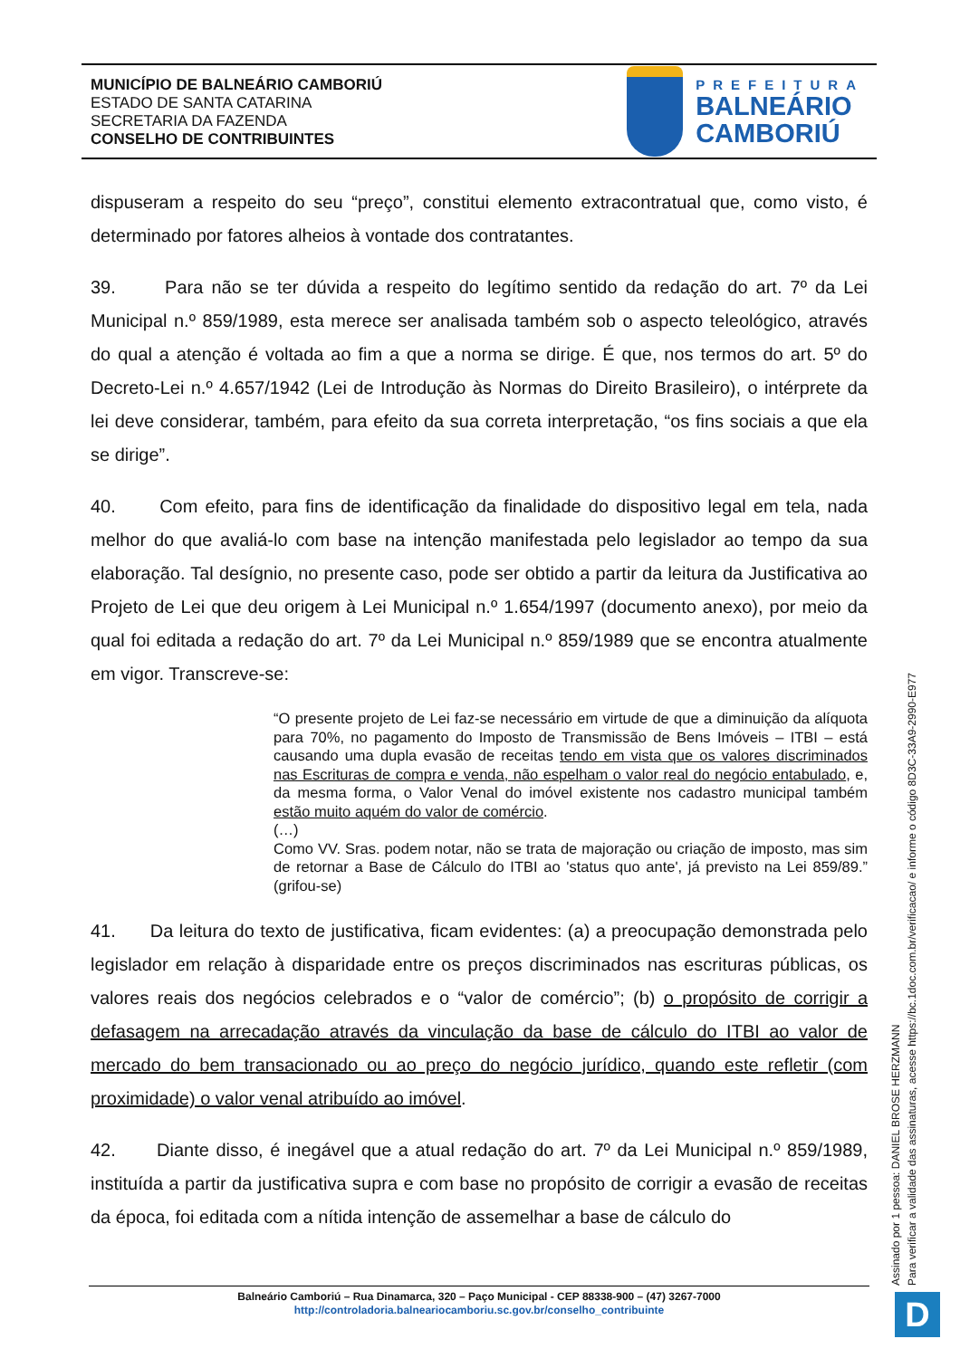MUNICÍPIO DE BALNEÁRIO CAMBORIÚ
ESTADO DE SANTA CATARINA
SECRETARIA DA FAZENDA
CONSELHO DE CONTRIBUINTES
PREFEITURA
BALNEÁRIO
CAMBORIÚ
dispuseram a respeito do seu “preço”, constitui elemento extracontratual que, como visto, é determinado por fatores alheios à vontade dos contratantes.
39. Para não se ter dúvida a respeito do legítimo sentido da redação do art. 7º da Lei Municipal n.º 859/1989, esta merece ser analisada também sob o aspecto teleológico, através do qual a atenção é voltada ao fim a que a norma se dirige. É que, nos termos do art. 5º do Decreto-Lei n.º 4.657/1942 (Lei de Introdução às Normas do Direito Brasileiro), o intérprete da lei deve considerar, também, para efeito da sua correta interpretação, “os fins sociais a que ela se dirige”.
40. Com efeito, para fins de identificação da finalidade do dispositivo legal em tela, nada melhor do que avaliá-lo com base na intenção manifestada pelo legislador ao tempo da sua elaboração. Tal desígnio, no presente caso, pode ser obtido a partir da leitura da Justificativa ao Projeto de Lei que deu origem à Lei Municipal n.º 1.654/1997 (documento anexo), por meio da qual foi editada a redação do art. 7º da Lei Municipal n.º 859/1989 que se encontra atualmente em vigor. Transcreve-se:
“O presente projeto de Lei faz-se necessário em virtude de que a diminuição da alíquota para 70%, no pagamento do Imposto de Transmissão de Bens Imóveis – ITBI – está causando uma dupla evasão de receitas tendo em vista que os valores discriminados nas Escrituras de compra e venda, não espelham o valor real do negócio entabulado, e, da mesma forma, o Valor Venal do imóvel existente nos cadastro municipal também estão muito aquém do valor de comércio.
(…)
Como VV. Sras. podem notar, não se trata de majoração ou criação de imposto, mas sim de retornar a Base de Cálculo do ITBI ao 'status quo ante', já previsto na Lei 859/89.” (grifou-se)
41. Da leitura do texto de justificativa, ficam evidentes: (a) a preocupação demonstrada pelo legislador em relação à disparidade entre os preços discriminados nas escrituras públicas, os valores reais dos negócios celebrados e o “valor de comércio”; (b) o propósito de corrigir a defasagem na arrecadação através da vinculação da base de cálculo do ITBI ao valor de mercado do bem transacionado ou ao preço do negócio jurídico, quando este refletir (com proximidade) o valor venal atribuído ao imóvel.
42. Diante disso, é inegável que a atual redação do art. 7º da Lei Municipal n.º 859/1989, instituída a partir da justificativa supra e com base no propósito de corrigir a evasão de receitas da época, foi editada com a nítida intenção de assemelhar a base de cálculo do
Assinado por 1 pessoa: DANIEL BROSE HERZMANN
Para verificar a validade das assinaturas, acesse https://bc.1doc.com.br/verificacao/ e informe o código 8D3C-33A9-2990-E977
Balneário Camboriú – Rua Dinamarca, 320 – Paço Municipal - CEP 88338-900 – (47) 3267-7000
http://controladoria.balneariocamboriu.sc.gov.br/conselho_contribuinte
D